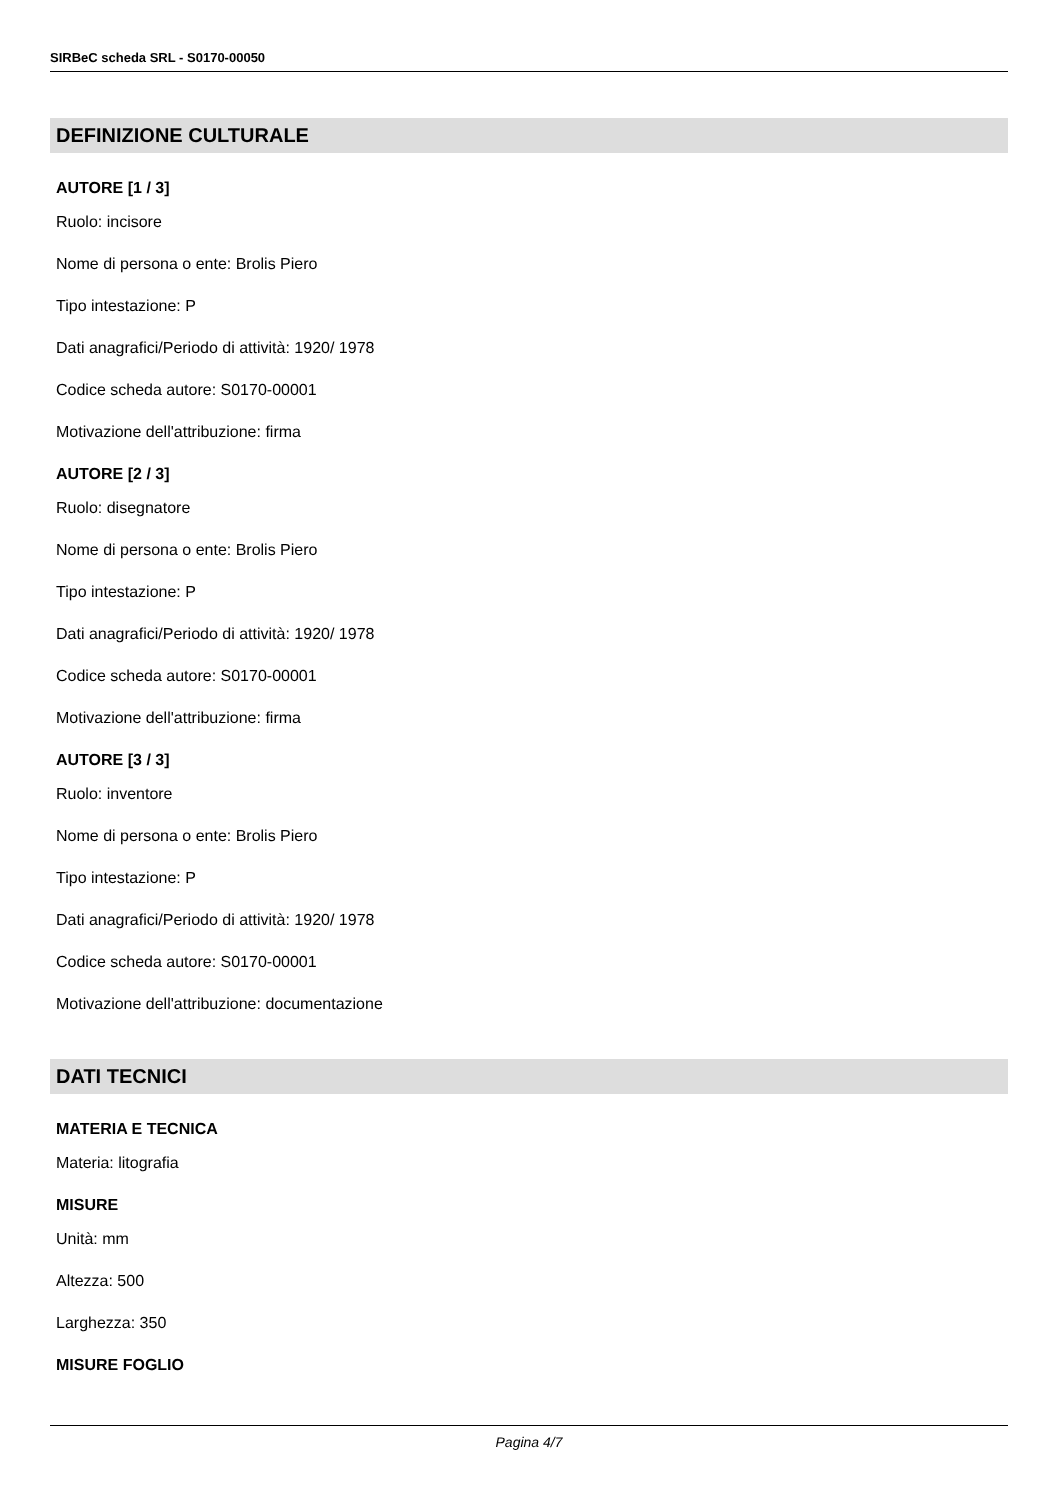SIRBeC scheda SRL - S0170-00050
DEFINIZIONE CULTURALE
AUTORE [1 / 3]
Ruolo: incisore
Nome di persona o ente: Brolis Piero
Tipo intestazione: P
Dati anagrafici/Periodo di attività: 1920/ 1978
Codice scheda autore: S0170-00001
Motivazione dell'attribuzione: firma
AUTORE [2 / 3]
Ruolo: disegnatore
Nome di persona o ente: Brolis Piero
Tipo intestazione: P
Dati anagrafici/Periodo di attività: 1920/ 1978
Codice scheda autore: S0170-00001
Motivazione dell'attribuzione: firma
AUTORE [3 / 3]
Ruolo: inventore
Nome di persona o ente: Brolis Piero
Tipo intestazione: P
Dati anagrafici/Periodo di attività: 1920/ 1978
Codice scheda autore: S0170-00001
Motivazione dell'attribuzione: documentazione
DATI TECNICI
MATERIA E TECNICA
Materia: litografia
MISURE
Unità: mm
Altezza: 500
Larghezza: 350
MISURE FOGLIO
Pagina 4/7